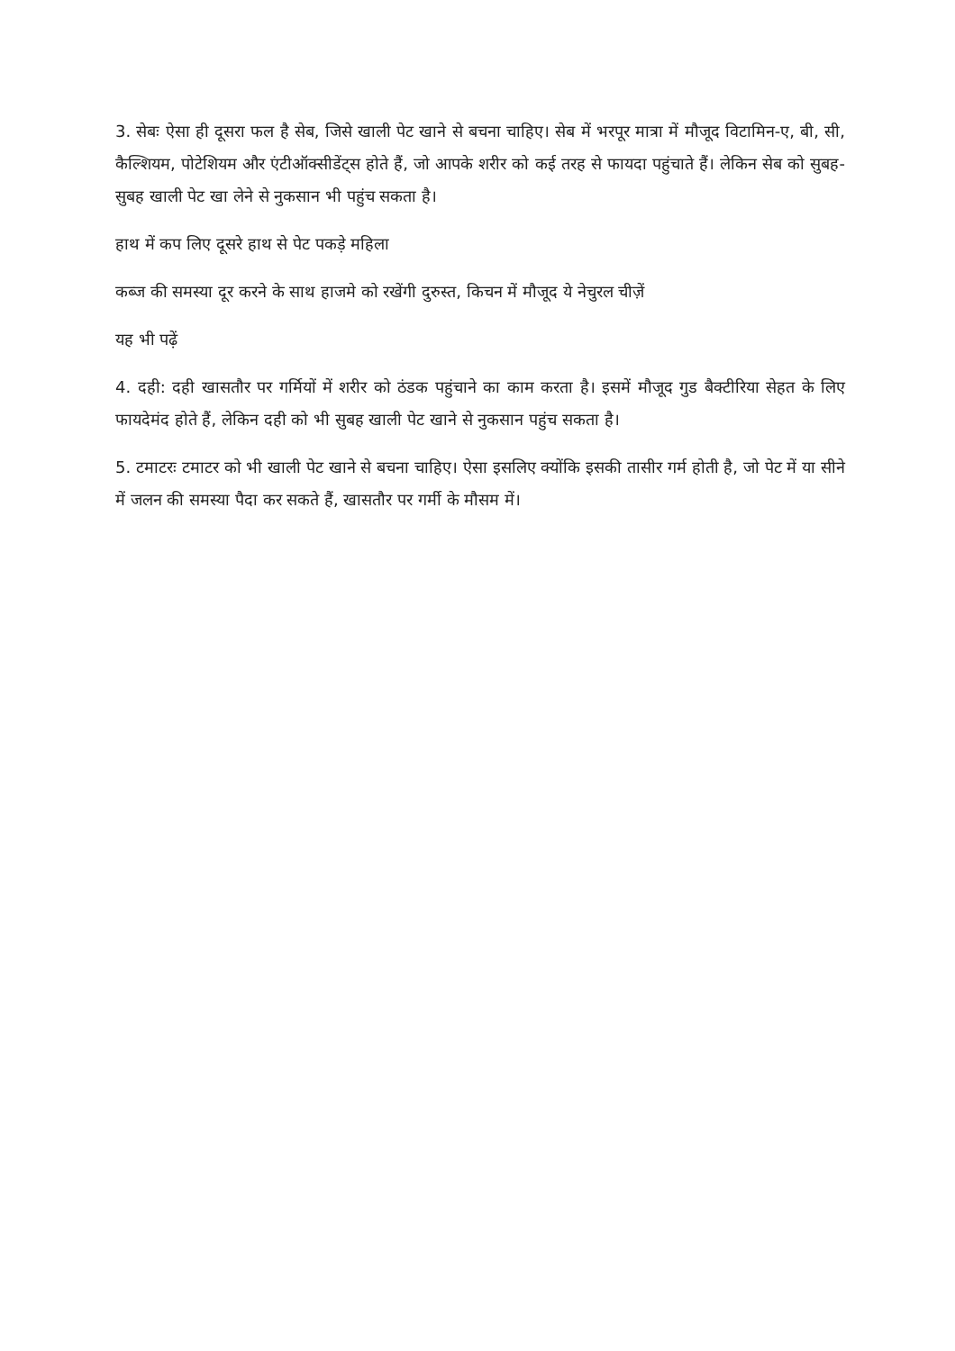3. सेबः ऐसा ही दूसरा फल है सेब, जिसे खाली पेट खाने से बचना चाहिए। सेब में भरपूर मात्रा में मौजूद विटामिन-ए, बी, सी, कैल्शियम, पोटेशियम और एंटीऑक्सीडेंट्स होते हैं, जो आपके शरीर को कई तरह से फायदा पहुंचाते हैं। लेकिन सेब को सुबह-सुबह खाली पेट खा लेने से नुकसान भी पहुंच सकता है।
हाथ में कप लिए दूसरे हाथ से पेट पकड़े महिला
कब्ज की समस्या दूर करने के साथ हाजमे को रखेंगी दुरुस्त, किचन में मौजूद ये नेचुरल चीज़ें
यह भी पढ़ें
4. दही: दही खासतौर पर गर्मियों में शरीर को ठंडक पहुंचाने का काम करता है। इसमें मौजूद गुड बैक्टीरिया सेहत के लिए फायदेमंद होते हैं, लेकिन दही को भी सुबह खाली पेट खाने से नुकसान पहुंच सकता है।
5. टमाटरः टमाटर को भी खाली पेट खाने से बचना चाहिए। ऐसा इसलिए क्योंकि इसकी तासीर गर्म होती है, जो पेट में या सीने में जलन की समस्या पैदा कर सकते हैं, खासतौर पर गर्मी के मौसम में।